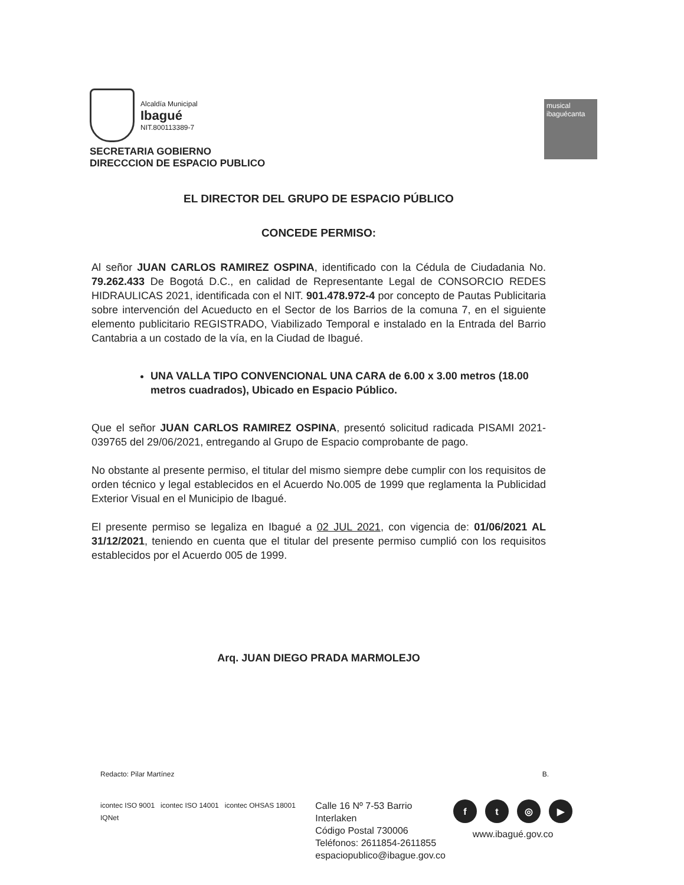Alcaldía Municipal
Ibagué
NIT.800113389-7
SECRETARIA GOBIERNO
DIRECCCION DE ESPACIO PUBLICO
musical
ibaguécanta
EL DIRECTOR DEL GRUPO DE ESPACIO PÚBLICO
CONCEDE PERMISO:
Al señor JUAN CARLOS RAMIREZ OSPINA, identificado con la Cédula de Ciudadania No. 79.262.433 De Bogotá D.C., en calidad de Representante Legal de CONSORCIO REDES HIDRAULICAS 2021, identificada con el NIT. 901.478.972-4 por concepto de Pautas Publicitaria sobre intervención del Acueducto en el Sector de los Barrios de la comuna 7, en el siguiente elemento publicitario REGISTRADO, Viabilizado Temporal e instalado en la Entrada del Barrio Cantabria a un costado de la vía, en la Ciudad de Ibagué.
UNA VALLA TIPO CONVENCIONAL UNA CARA de 6.00 x 3.00 metros (18.00 metros cuadrados), Ubicado en Espacio Público.
Que el señor JUAN CARLOS RAMIREZ OSPINA, presentó solicitud radicada PISAMI 2021-039765 del 29/06/2021, entregando al Grupo de Espacio comprobante de pago.
No obstante al presente permiso, el titular del mismo siempre debe cumplir con los requisitos de orden técnico y legal establecidos en el Acuerdo No.005 de 1999 que reglamenta la Publicidad Exterior Visual en el Municipio de Ibagué.
El presente permiso se legaliza en Ibagué a 02 JUL 2021, con vigencia de: 01/06/2021 AL 31/12/2021, teniendo en cuenta que el titular del presente permiso cumplió con los requisitos establecidos por el Acuerdo 005 de 1999.
Arq. JUAN DIEGO PRADA MARMOLEJO
Redacto: Pilar Martínez B.
icontec ISO 9001 icontec ISO 14001 icontec OHSAS 18001 IQNet
Calle 16 Nº 7-53 Barrio Interlaken
Código Postal 730006
Teléfonos: 2611854-2611855
espaciopublico@ibague.gov.co
ft ◎ ▶
www.ibagué.gov.co